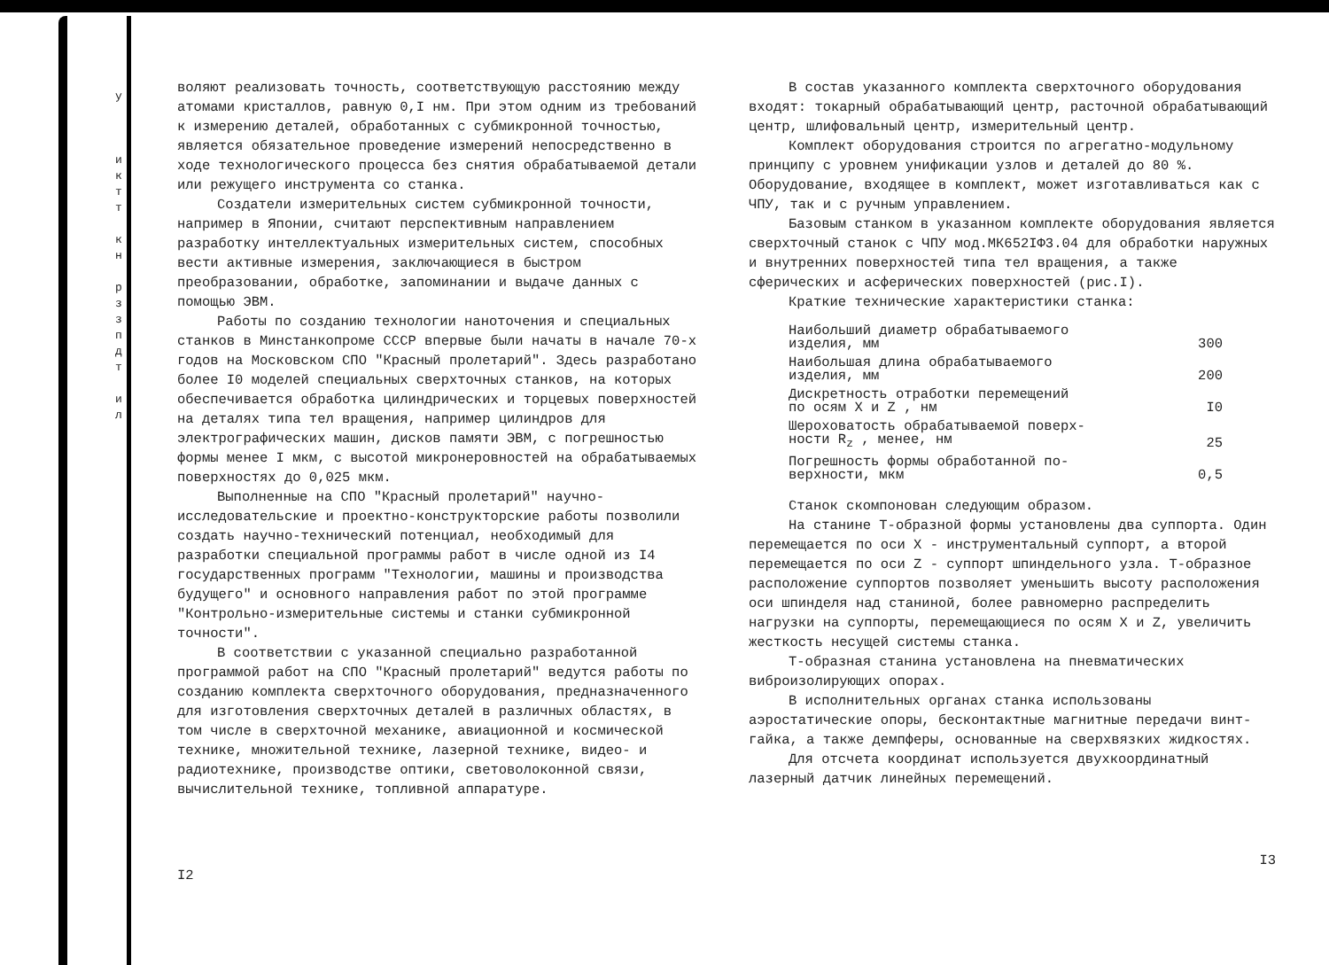у
и к т т
к н
р з з п д т
и л
воляют реализовать точность, соответствующую расстоянию между атомами кристаллов, равную 0,I нм. При этом одним из требований к измерению деталей, обработанных с субмикронной точностью, является обязательное проведение измерений непосредственно в ходе технологического процесса без снятия обрабатываемой детали или режущего инструмента со станка.
Создатели измерительных систем субмикронной точности, например в Японии, считают перспективным направлением разработку интеллектуальных измерительных систем, способных вести активные измерения, заключающиеся в быстром преобразовании, обработке, запоминании и выдаче данных с помощью ЭВМ.
Работы по созданию технологии наноточения и специальных станков в Минстанкопроме СССР впервые были начаты в начале 70-х годов на Московском СПО "Красный пролетарий". Здесь разработано более I0 моделей специальных сверхточных станков, на которых обеспечивается обработка цилиндрических и торцевых поверхностей на деталях типа тел вращения, например цилиндров для электрографических машин, дисков памяти ЭВМ, с погрешностью формы менее I мкм, с высотой микронеровностей на обрабатываемых поверхностях до 0,025 мкм.
Выполненные на СПО "Красный пролетарий" научно-исследовательские и проектно-конструкторские работы позволили создать научно-технический потенциал, необходимый для разработки специальной программы работ в числе одной из I4 государственных программ "Технологии, машины и производства будущего" и основного направления работ по этой программе "Контрольно-измерительные системы и станки субмикронной точности".
В соответствии с указанной специально разработанной программой работ на СПО "Красный пролетарий" ведутся работы по созданию комплекта сверхточного оборудования, предназначенного для изготовления сверхточных деталей в различных областях, в том числе в сверхточной механике, авиационной и космической технике, множительной технике, лазерной технике, видео- и радиотехнике, производстве оптики, световолоконной связи, вычислительной технике, топливной аппаратуре.
I2
В состав указанного комплекта сверхточного оборудования входят: токарный обрабатывающий центр, расточной обрабатывающий центр, шлифовальный центр, измерительный центр.
Комплект оборудования строится по агрегатно-модульному принципу с уровнем унификации узлов и деталей до 80 %. Оборудование, входящее в комплект, может изготавливаться как с ЧПУ, так и с ручным управлением.
Базовым станком в указанном комплекте оборудования является сверхточный станок с ЧПУ мод.МК652IФ3.04 для обработки наружных и внутренних поверхностей типа тел вращения, а также сферических и асферических поверхностей (рис.I).
Краткие технические характеристики станка:
| Наибольший диаметр обрабатываемого изделия, мм | 300 |
| Наибольшая длина обрабатываемого изделия, мм | 200 |
| Дискретность отработки перемещений по осям X и Z , нм | I0 |
| Шероховатость обрабатываемой поверх- ности R<sub>z</sub> , менее, нм | 25 |
| Погрешность формы обработанной по- верхности, мкм | 0,5 |
Станок скомпонован следующим образом.
На станине Т-образной формы установлены два суппорта. Один перемещается по оси X - инструментальный суппорт, а второй перемещается по оси Z - суппорт шпиндельного узла. Т-образное расположение суппортов позволяет уменьшить высоту расположения оси шпинделя над станиной, более равномерно распределить нагрузки на суппорты, перемещающиеся по осям X и Z, увеличить жесткость несущей системы станка.
Т-образная станина установлена на пневматических виброизолирующих опорах.
В исполнительных органах станка использованы аэростатические опоры, бесконтактные магнитные передачи винт-гайка, а также демпферы, основанные на сверхвязких жидкостях.
Для отсчета координат используется двухкоординатный лазерный датчик линейных перемещений.
I3